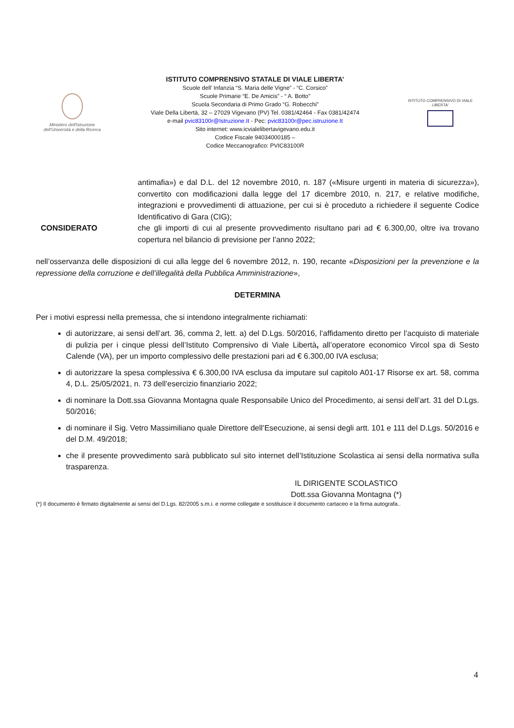Ministero dell'Istruzione dell'Università e della Ricerca
ISTITUTO COMPRENSIVO STATALE DI VIALE LIBERTA’
Scuole dell’ Infanzia “S. Maria delle Vigne” - “C. Corsico”
Scuole Primarie “E. De Amicis” - “ A. Botto”
Scuola Secondaria di Primo Grado “G. Robecchi”
Viale Della Libertà, 32 – 27029 Vigevano (PV) Tel. 0381/42464 - Fax 0381/42474
e-mail pvic83100r@Istruzione.It - Pec: pvic83100r@pec.istruzione.It
Sito internet: www.icvialelibertavigevano.edu.it
Codice Fiscale 94034000185 –
Codice Meccanografico: PVIC83100R
ISTITUTO COMPRENSIVO DI VIALE LIBERTA'
antimafia») e dal D.L. del 12 novembre 2010, n. 187 («Misure urgenti in materia di sicurezza»), convertito con modificazioni dalla legge del 17 dicembre 2010, n. 217, e relative modifiche, integrazioni e provvedimenti di attuazione, per cui si è proceduto a richiedere il seguente Codice Identificativo di Gara (CIG);
CONSIDERATO che gli importi di cui al presente provvedimento risultano pari ad € 6.300,00, oltre iva trovano copertura nel bilancio di previsione per l’anno 2022;
nell’osservanza delle disposizioni di cui alla legge del 6 novembre 2012, n. 190, recante «Disposizioni per la prevenzione e la repressione della corruzione e dell’illegalità della Pubblica Amministrazione»,
DETERMINA
Per i motivi espressi nella premessa, che si intendono integralmente richiamati:
di autorizzare, ai sensi dell’art. 36, comma 2, lett. a) del D.Lgs. 50/2016, l’affidamento diretto per l’acquisto di materiale di pulizia per i cinque plessi dell’Istituto Comprensivo di Viale Libertà, all’operatore economico Vircol spa di Sesto Calende (VA), per un importo complessivo delle prestazioni pari ad € 6.300,00 IVA esclusa;
di autorizzare la spesa complessiva € 6.300,00 IVA esclusa da imputare sul capitolo A01-17 Risorse ex art. 58, comma 4, D.L. 25/05/2021, n. 73 dell’esercizio finanziario 2022;
di nominare la Dott.ssa Giovanna Montagna quale Responsabile Unico del Procedimento, ai sensi dell’art. 31 del D.Lgs. 50/2016;
di nominare il Sig. Vetro Massimiliano quale Direttore dell’Esecuzione, ai sensi degli artt. 101 e 111 del D.Lgs. 50/2016 e del D.M. 49/2018;
che il presente provvedimento sarà pubblicato sul sito internet dell’Istituzione Scolastica ai sensi della normativa sulla trasparenza.
IL DIRIGENTE SCOLASTICO
Dott.ssa Giovanna Montagna (*)
(*) Il documento è firmato digitalmente ai sensi del D.Lgs. 82/2005 s.m.i. e norme collegate e sostituisce il documento cartaceo e la firma autografa..
4